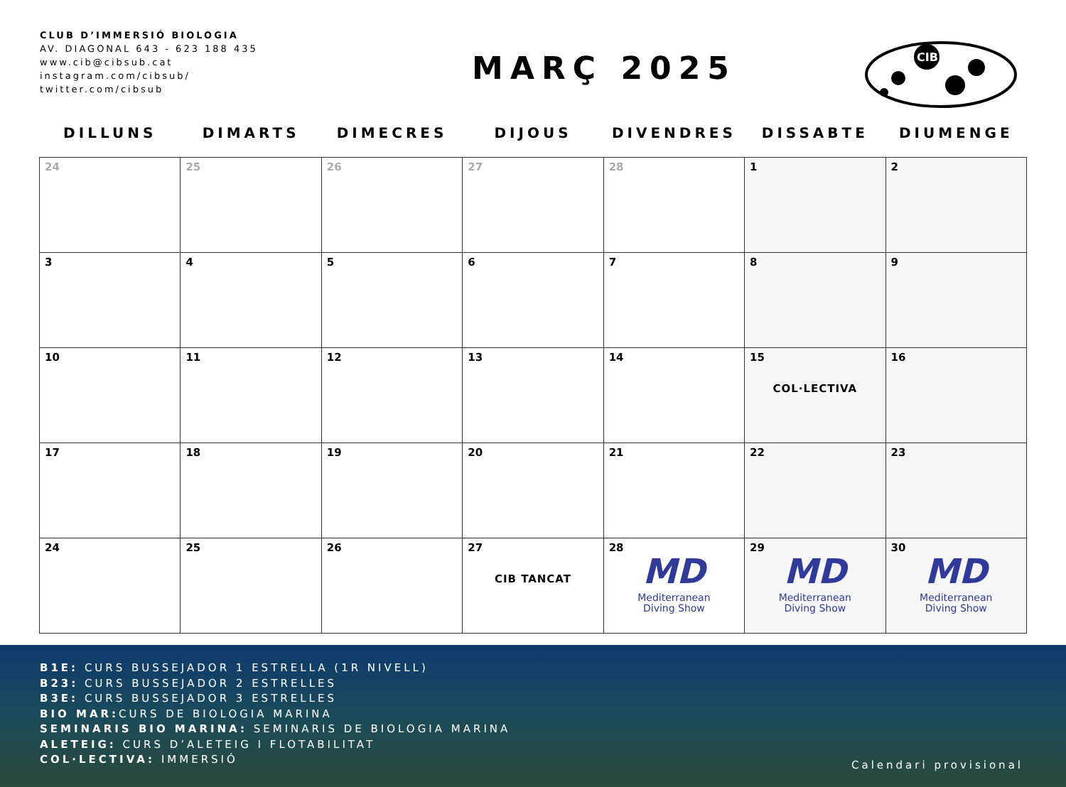CLUB D’IMMERSIÓ BIOLOGIA
AV. DIAGONAL 643 - 623 188 435
www.cib@cibsub.cat
instagram.com/cibsub/
twitter.com/cibsub
MARÇ 2025
CIB
| DILLUNS | DIMARTS | DIMECRES | DIJOUS | DIVENDRES | DISSABTE | DIUMENGE |
| --- | --- | --- | --- | --- | --- | --- |
| 24 | 25 | 26 | 27 | 28 | 1 | 2 |
| 3 | 4 | 5 | 6 | 7 | 8 | 9 |
| 10 | 11 | 12 | 13 | 14 | 15 COL·LECTIVA | 16 |
| 17 | 18 | 19 | 20 | 21 | 22 | 23 |
| 24 | 25 | 26 | 27 CIB TANCAT | 28 MD Mediterranean Diving Show | 29 MD Mediterranean Diving Show | 30 MD Mediterranean Diving Show |
B1E: CURS BUSSEJADOR 1 ESTRELLA (1R NIVELL)
B23: CURS BUSSEJADOR 2 ESTRELLES
B3E: CURS BUSSEJADOR 3 ESTRELLES
BIO MAR: CURS DE BIOLOGIA MARINA
SEMINARIS BIO MARINA: SEMINARIS DE BIOLOGIA MARINA
ALETEIG: CURS D’ALETEIG I FLOTABILITAT
COL·LECTIVA: IMMERSIÓ
Calendari provisional